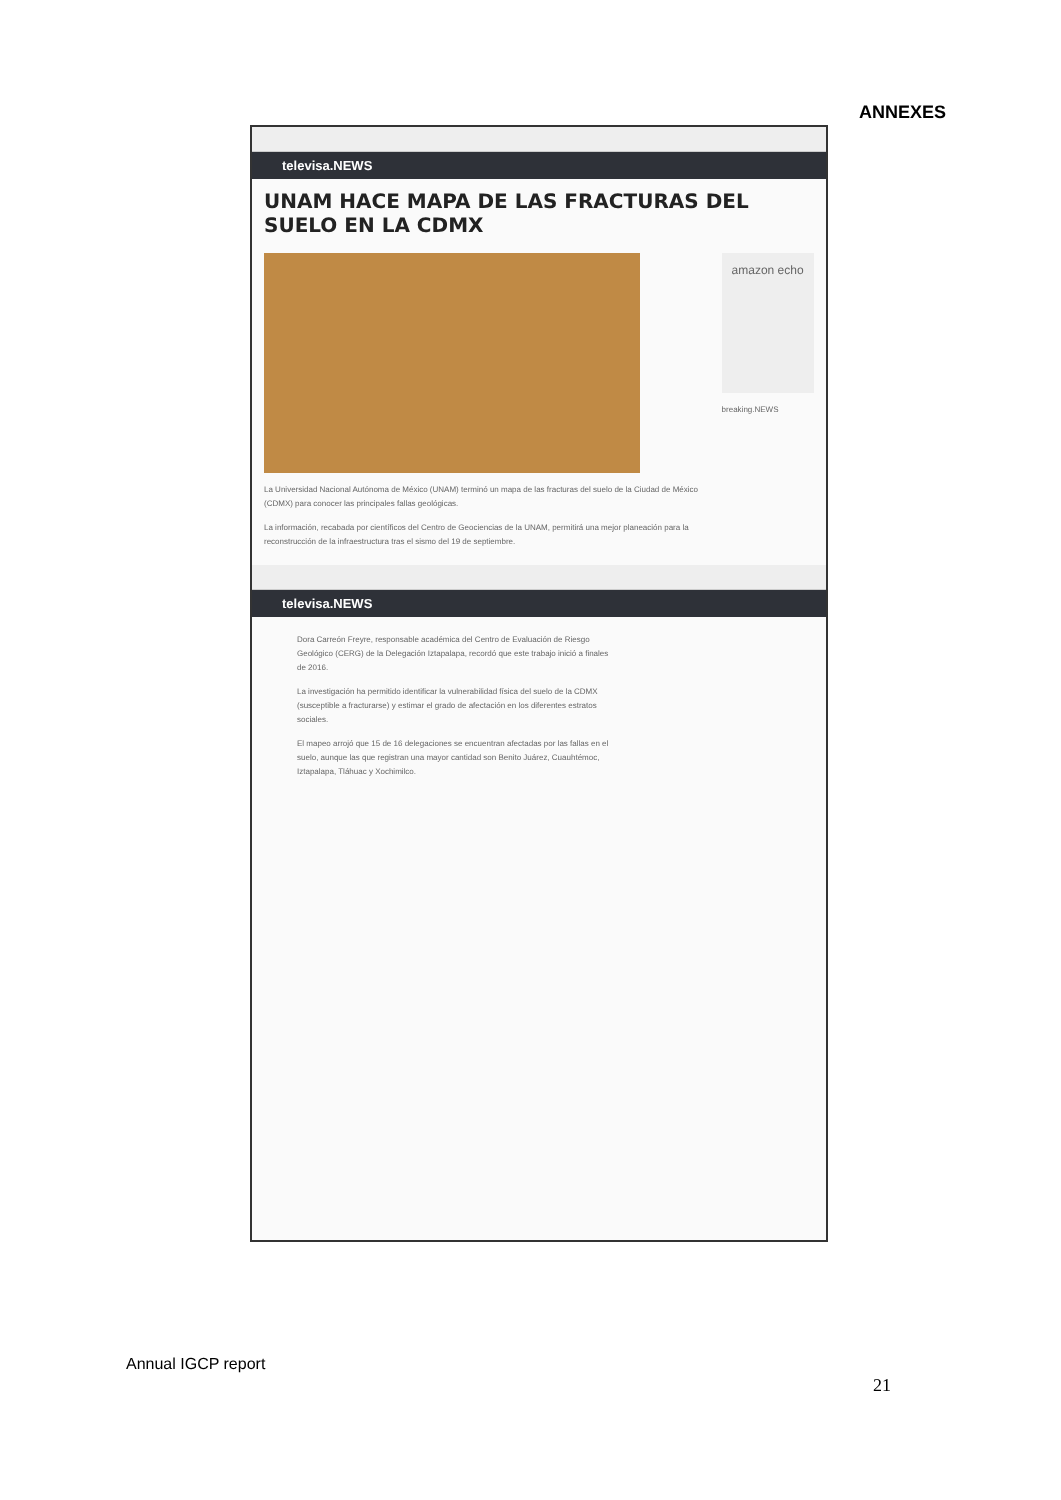ANNEXES
televisa.NEWS
UNAM HACE MAPA DE LAS FRACTURAS DEL SUELO EN LA CDMX
La Universidad Nacional Autónoma de México (UNAM) terminó un mapa de las fracturas del suelo de la Ciudad de México (CDMX) para conocer las principales fallas geológicas.
La información, recabada por científicos del Centro de Geociencias de la UNAM, permitirá una mejor planeación para la reconstrucción de la infraestructura tras el sismo del 19 de septiembre.
amazon echo
breaking.NEWS
televisa.NEWS
Dora Carreón Freyre, responsable académica del Centro de Evaluación de Riesgo Geológico (CERG) de la Delegación Iztapalapa, recordó que este trabajo inició a finales de 2016.
La investigación ha permitido identificar la vulnerabilidad física del suelo de la CDMX (susceptible a fracturarse) y estimar el grado de afectación en los diferentes estratos sociales.
El mapeo arrojó que 15 de 16 delegaciones se encuentran afectadas por las fallas en el suelo, aunque las que registran una mayor cantidad son Benito Juárez, Cuauhtémoc, Iztapalapa, Tláhuac y Xochimilco.
Annual IGCP report
21